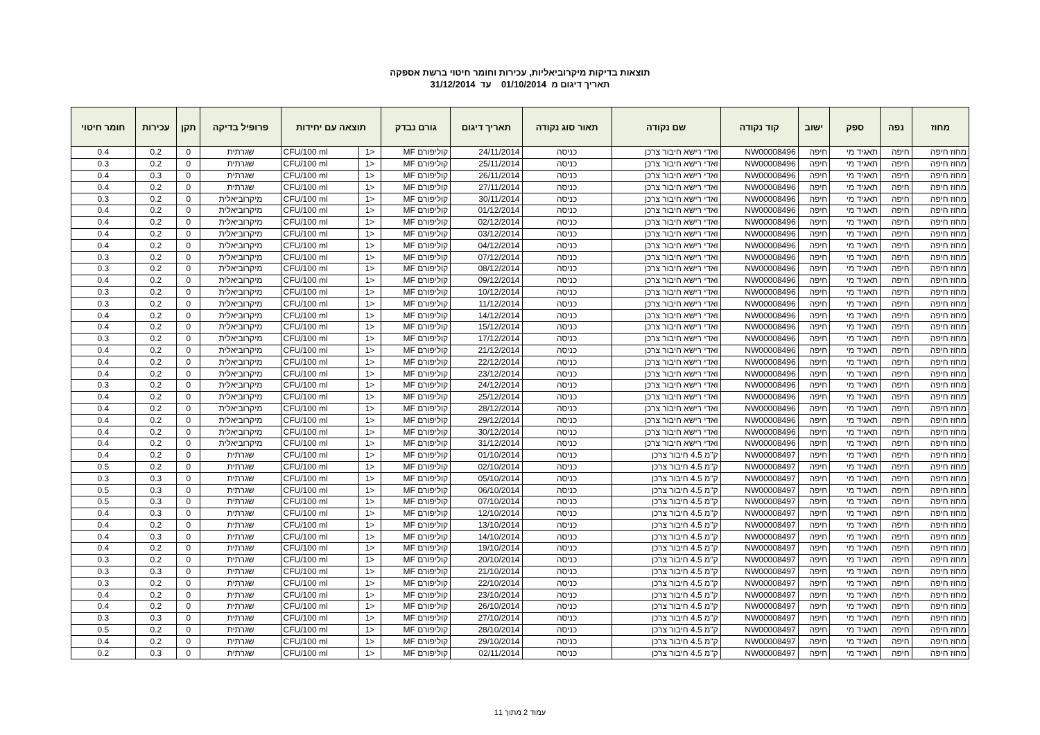תוצאות בדיקות מיקרוביאליות, עכירות וחומר חיטוי ברשת אספקה
תאריך דיגום מ 01/10/2014 עד 31/12/2014
| מחוז | נפה | ספק | ישוב | קוד נקודה | שם נקודה | תאור סוג נקודה | תאריך דיגום | גורם נבדק | תוצאה עם יחידות | | פרופיל בדיקה | תקן | עכירות | חומר חיטוי |
| --- | --- | --- | --- | --- | --- | --- | --- | --- | --- | --- | --- | --- | --- | --- |
| מחוז חיפה | חיפה | תאגיד מי | חיפה | NW00008496 | ואדי רישא חיבור צרכן | כניסה | 24/11/2014 | קוליפורם MF | <1 | CFU/100 ml | שגרתית | 0 | 0.2 | 0.4 |
| מחוז חיפה | חיפה | תאגיד מי | חיפה | NW00008496 | ואדי רישא חיבור צרכן | כניסה | 25/11/2014 | קוליפורם MF | <1 | CFU/100 ml | שגרתית | 0 | 0.2 | 0.3 |
| מחוז חיפה | חיפה | תאגיד מי | חיפה | NW00008496 | ואדי רישא חיבור צרכן | כניסה | 26/11/2014 | קוליפורם MF | <1 | CFU/100 ml | שגרתית | 0 | 0.3 | 0.4 |
| מחוז חיפה | חיפה | תאגיד מי | חיפה | NW00008496 | ואדי רישא חיבור צרכן | כניסה | 27/11/2014 | קוליפורם MF | <1 | CFU/100 ml | שגרתית | 0 | 0.2 | 0.4 |
| מחוז חיפה | חיפה | תאגיד מי | חיפה | NW00008496 | ואדי רישא חיבור צרכן | כניסה | 30/11/2014 | קוליפורם MF | <1 | CFU/100 ml | מיקרוביאלית | 0 | 0.2 | 0.3 |
| מחוז חיפה | חיפה | תאגיד מי | חיפה | NW00008496 | ואדי רישא חיבור צרכן | כניסה | 01/12/2014 | קוליפורם MF | <1 | CFU/100 ml | מיקרוביאלית | 0 | 0.2 | 0.4 |
| מחוז חיפה | חיפה | תאגיד מי | חיפה | NW00008496 | ואדי רישא חיבור צרכן | כניסה | 02/12/2014 | קוליפורם MF | <1 | CFU/100 ml | מיקרוביאלית | 0 | 0.2 | 0.4 |
| מחוז חיפה | חיפה | תאגיד מי | חיפה | NW00008496 | ואדי רישא חיבור צרכן | כניסה | 03/12/2014 | קוליפורם MF | <1 | CFU/100 ml | מיקרוביאלית | 0 | 0.2 | 0.4 |
| מחוז חיפה | חיפה | תאגיד מי | חיפה | NW00008496 | ואדי רישא חיבור צרכן | כניסה | 04/12/2014 | קוליפורם MF | <1 | CFU/100 ml | מיקרוביאלית | 0 | 0.2 | 0.4 |
| מחוז חיפה | חיפה | תאגיד מי | חיפה | NW00008496 | ואדי רישא חיבור צרכן | כניסה | 07/12/2014 | קוליפורם MF | <1 | CFU/100 ml | מיקרוביאלית | 0 | 0.2 | 0.3 |
| מחוז חיפה | חיפה | תאגיד מי | חיפה | NW00008496 | ואדי רישא חיבור צרכן | כניסה | 08/12/2014 | קוליפורם MF | <1 | CFU/100 ml | מיקרוביאלית | 0 | 0.2 | 0.3 |
| מחוז חיפה | חיפה | תאגיד מי | חיפה | NW00008496 | ואדי רישא חיבור צרכן | כניסה | 09/12/2014 | קוליפורם MF | <1 | CFU/100 ml | מיקרוביאלית | 0 | 0.2 | 0.4 |
| מחוז חיפה | חיפה | תאגיד מי | חיפה | NW00008496 | ואדי רישא חיבור צרכן | כניסה | 10/12/2014 | קוליפורם MF | <1 | CFU/100 ml | מיקרוביאלית | 0 | 0.2 | 0.3 |
| מחוז חיפה | חיפה | תאגיד מי | חיפה | NW00008496 | ואדי רישא חיבור צרכן | כניסה | 11/12/2014 | קוליפורם MF | <1 | CFU/100 ml | מיקרוביאלית | 0 | 0.2 | 0.3 |
| מחוז חיפה | חיפה | תאגיד מי | חיפה | NW00008496 | ואדי רישא חיבור צרכן | כניסה | 14/12/2014 | קוליפורם MF | <1 | CFU/100 ml | מיקרוביאלית | 0 | 0.2 | 0.4 |
| מחוז חיפה | חיפה | תאגיד מי | חיפה | NW00008496 | ואדי רישא חיבור צרכן | כניסה | 15/12/2014 | קוליפורם MF | <1 | CFU/100 ml | מיקרוביאלית | 0 | 0.2 | 0.4 |
| מחוז חיפה | חיפה | תאגיד מי | חיפה | NW00008496 | ואדי רישא חיבור צרכן | כניסה | 17/12/2014 | קוליפורם MF | <1 | CFU/100 ml | מיקרוביאלית | 0 | 0.2 | 0.3 |
| מחוז חיפה | חיפה | תאגיד מי | חיפה | NW00008496 | ואדי רישא חיבור צרכן | כניסה | 21/12/2014 | קוליפורם MF | <1 | CFU/100 ml | מיקרוביאלית | 0 | 0.2 | 0.4 |
| מחוז חיפה | חיפה | תאגיד מי | חיפה | NW00008496 | ואדי רישא חיבור צרכן | כניסה | 22/12/2014 | קוליפורם MF | <1 | CFU/100 ml | מיקרוביאלית | 0 | 0.2 | 0.4 |
| מחוז חיפה | חיפה | תאגיד מי | חיפה | NW00008496 | ואדי רישא חיבור צרכן | כניסה | 23/12/2014 | קוליפורם MF | <1 | CFU/100 ml | מיקרוביאלית | 0 | 0.2 | 0.4 |
| מחוז חיפה | חיפה | תאגיד מי | חיפה | NW00008496 | ואדי רישא חיבור צרכן | כניסה | 24/12/2014 | קוליפורם MF | <1 | CFU/100 ml | מיקרוביאלית | 0 | 0.2 | 0.3 |
| מחוז חיפה | חיפה | תאגיד מי | חיפה | NW00008496 | ואדי רישא חיבור צרכן | כניסה | 25/12/2014 | קוליפורם MF | <1 | CFU/100 ml | מיקרוביאלית | 0 | 0.2 | 0.4 |
| מחוז חיפה | חיפה | תאגיד מי | חיפה | NW00008496 | ואדי רישא חיבור צרכן | כניסה | 28/12/2014 | קוליפורם MF | <1 | CFU/100 ml | מיקרוביאלית | 0 | 0.2 | 0.4 |
| מחוז חיפה | חיפה | תאגיד מי | חיפה | NW00008496 | ואדי רישא חיבור צרכן | כניסה | 29/12/2014 | קוליפורם MF | <1 | CFU/100 ml | מיקרוביאלית | 0 | 0.2 | 0.4 |
| מחוז חיפה | חיפה | תאגיד מי | חיפה | NW00008496 | ואדי רישא חיבור צרכן | כניסה | 30/12/2014 | קוליפורם MF | <1 | CFU/100 ml | מיקרוביאלית | 0 | 0.2 | 0.4 |
| מחוז חיפה | חיפה | תאגיד מי | חיפה | NW00008496 | ואדי רישא חיבור צרכן | כניסה | 31/12/2014 | קוליפורם MF | <1 | CFU/100 ml | מיקרוביאלית | 0 | 0.2 | 0.4 |
| מחוז חיפה | חיפה | תאגיד מי | חיפה | NW00008497 | ק"מ 4.5 חיבור צרכן | כניסה | 01/10/2014 | קוליפורם MF | <1 | CFU/100 ml | שגרתית | 0 | 0.2 | 0.4 |
| מחוז חיפה | חיפה | תאגיד מי | חיפה | NW00008497 | ק"מ 4.5 חיבור צרכן | כניסה | 02/10/2014 | קוליפורם MF | <1 | CFU/100 ml | שגרתית | 0 | 0.2 | 0.5 |
| מחוז חיפה | חיפה | תאגיד מי | חיפה | NW00008497 | ק"מ 4.5 חיבור צרכן | כניסה | 05/10/2014 | קוליפורם MF | <1 | CFU/100 ml | שגרתית | 0 | 0.3 | 0.3 |
| מחוז חיפה | חיפה | תאגיד מי | חיפה | NW00008497 | ק"מ 4.5 חיבור צרכן | כניסה | 06/10/2014 | קוליפורם MF | <1 | CFU/100 ml | שגרתית | 0 | 0.3 | 0.5 |
| מחוז חיפה | חיפה | תאגיד מי | חיפה | NW00008497 | ק"מ 4.5 חיבור צרכן | כניסה | 07/10/2014 | קוליפורם MF | <1 | CFU/100 ml | שגרתית | 0 | 0.3 | 0.5 |
| מחוז חיפה | חיפה | תאגיד מי | חיפה | NW00008497 | ק"מ 4.5 חיבור צרכן | כניסה | 12/10/2014 | קוליפורם MF | <1 | CFU/100 ml | שגרתית | 0 | 0.3 | 0.4 |
| מחוז חיפה | חיפה | תאגיד מי | חיפה | NW00008497 | ק"מ 4.5 חיבור צרכן | כניסה | 13/10/2014 | קוליפורם MF | <1 | CFU/100 ml | שגרתית | 0 | 0.2 | 0.4 |
| מחוז חיפה | חיפה | תאגיד מי | חיפה | NW00008497 | ק"מ 4.5 חיבור צרכן | כניסה | 14/10/2014 | קוליפורם MF | <1 | CFU/100 ml | שגרתית | 0 | 0.3 | 0.4 |
| מחוז חיפה | חיפה | תאגיד מי | חיפה | NW00008497 | ק"מ 4.5 חיבור צרכן | כניסה | 19/10/2014 | קוליפורם MF | <1 | CFU/100 ml | שגרתית | 0 | 0.2 | 0.4 |
| מחוז חיפה | חיפה | תאגיד מי | חיפה | NW00008497 | ק"מ 4.5 חיבור צרכן | כניסה | 20/10/2014 | קוליפורם MF | <1 | CFU/100 ml | שגרתית | 0 | 0.2 | 0.3 |
| מחוז חיפה | חיפה | תאגיד מי | חיפה | NW00008497 | ק"מ 4.5 חיבור צרכן | כניסה | 21/10/2014 | קוליפורם MF | <1 | CFU/100 ml | שגרתית | 0 | 0.3 | 0.3 |
| מחוז חיפה | חיפה | תאגיד מי | חיפה | NW00008497 | ק"מ 4.5 חיבור צרכן | כניסה | 22/10/2014 | קוליפורם MF | <1 | CFU/100 ml | שגרתית | 0 | 0.2 | 0.3 |
| מחוז חיפה | חיפה | תאגיד מי | חיפה | NW00008497 | ק"מ 4.5 חיבור צרכן | כניסה | 23/10/2014 | קוליפורם MF | <1 | CFU/100 ml | שגרתית | 0 | 0.2 | 0.4 |
| מחוז חיפה | חיפה | תאגיד מי | חיפה | NW00008497 | ק"מ 4.5 חיבור צרכן | כניסה | 26/10/2014 | קוליפורם MF | <1 | CFU/100 ml | שגרתית | 0 | 0.2 | 0.4 |
| מחוז חיפה | חיפה | תאגיד מי | חיפה | NW00008497 | ק"מ 4.5 חיבור צרכן | כניסה | 27/10/2014 | קוליפורם MF | <1 | CFU/100 ml | שגרתית | 0 | 0.3 | 0.3 |
| מחוז חיפה | חיפה | תאגיד מי | חיפה | NW00008497 | ק"מ 4.5 חיבור צרכן | כניסה | 28/10/2014 | קוליפורם MF | <1 | CFU/100 ml | שגרתית | 0 | 0.2 | 0.5 |
| מחוז חיפה | חיפה | תאגיד מי | חיפה | NW00008497 | ק"מ 4.5 חיבור צרכן | כניסה | 29/10/2014 | קוליפורם MF | <1 | CFU/100 ml | שגרתית | 0 | 0.2 | 0.4 |
| מחוז חיפה | חיפה | תאגיד מי | חיפה | NW00008497 | ק"מ 4.5 חיבור צרכן | כניסה | 02/11/2014 | קוליפורם MF | <1 | CFU/100 ml | שגרתית | 0 | 0.3 | 0.2 |
עמוד 2 מתוך 11